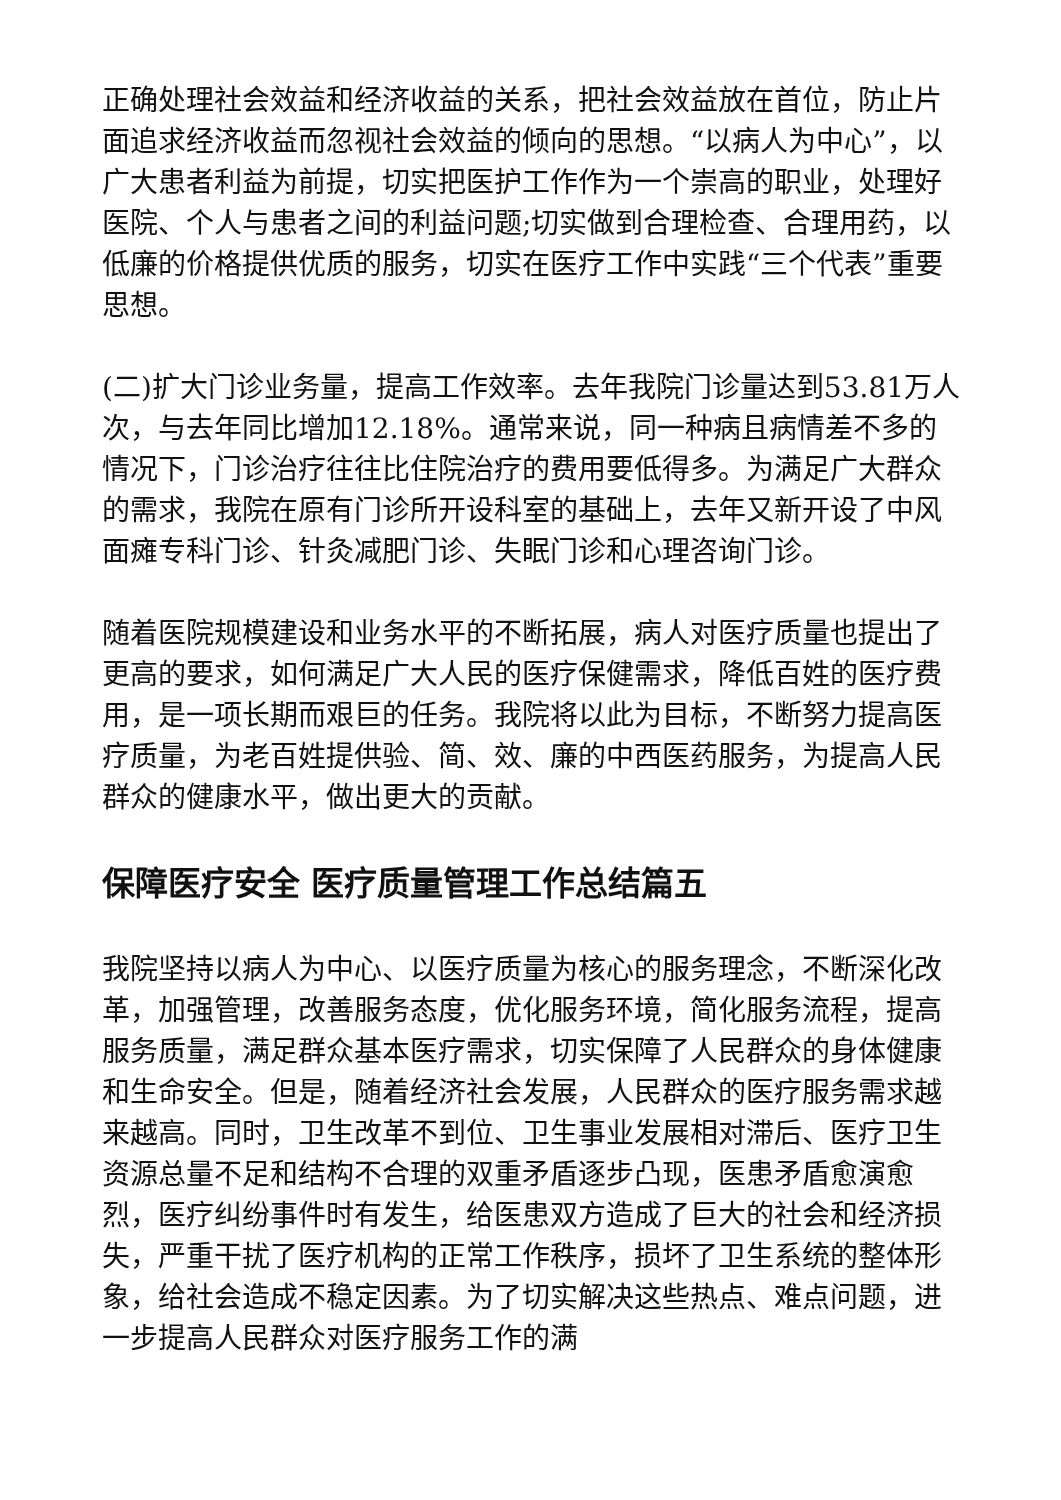正确处理社会效益和经济收益的关系，把社会效益放在首位，防止片面追求经济收益而忽视社会效益的倾向的思想。“以病人为中心”，以广大患者利益为前提，切实把医护工作作为一个崇高的职业，处理好医院、个人与患者之间的利益问题;切实做到合理检查、合理用药，以低廉的价格提供优质的服务，切实在医疗工作中实践“三个代表”重要思想。
(二)扩大门诊业务量，提高工作效率。去年我院门诊量达到53.81万人次，与去年同比增加12.18%。通常来说，同一种病且病情差不多的情况下，门诊治疗往往比住院治疗的费用要低得多。为满足广大群众的需求，我院在原有门诊所开设科室的基础上，去年又新开设了中风面瘫专科门诊、针灸减肥门诊、失眠门诊和心理咨询门诊。
随着医院规模建设和业务水平的不断拓展，病人对医疗质量也提出了更高的要求，如何满足广大人民的医疗保健需求，降低百姓的医疗费用，是一项长期而艰巨的任务。我院将以此为目标，不断努力提高医疗质量，为老百姓提供验、简、效、廉的中西医药服务，为提高人民群众的健康水平，做出更大的贡献。
保障医疗安全 医疗质量管理工作总结篇五
我院坚持以病人为中心、以医疗质量为核心的服务理念，不断深化改革，加强管理，改善服务态度，优化服务环境，简化服务流程，提高服务质量，满足群众基本医疗需求，切实保障了人民群众的身体健康和生命安全。但是，随着经济社会发展，人民群众的医疗服务需求越来越高。同时，卫生改革不到位、卫生事业发展相对滞后、医疗卫生资源总量不足和结构不合理的双重矛盾逐步凸现，医患矛盾愈演愈烈，医疗纠纷事件时有发生，给医患双方造成了巨大的社会和经济损失，严重干扰了医疗机构的正常工作秩序，损坏了卫生系统的整体形象，给社会造成不稳定因素。为了切实解决这些热点、难点问题，进一步提高人民群众对医疗服务工作的满